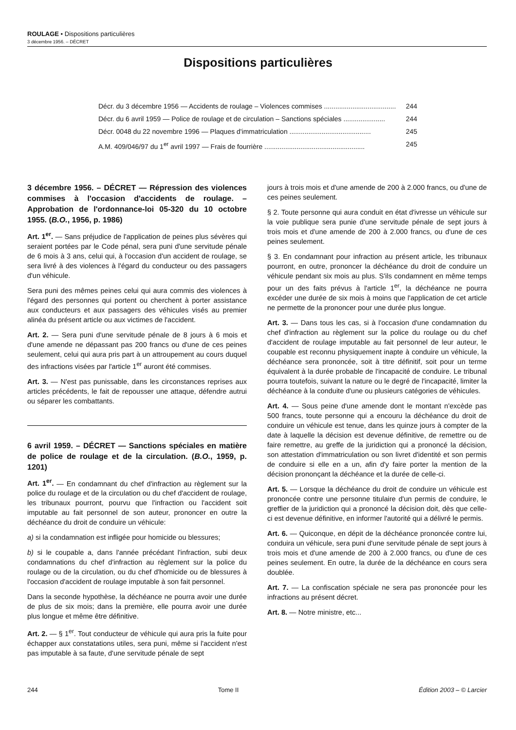ROULAGE • Dispositions particulières
3 décembre 1956. – DÉCRET
Dispositions particulières
Décr. du 3 décembre 1956 — Accidents de roulage – Violences commises ...................................... 244
Décr. du 6 avril 1959 — Police de roulage et de circulation – Sanctions spéciales ...................... 244
Décr. 0048 du 22 novembre 1996 — Plaques d'immatriculation ........................................... 245
A.M. 409/046/97 du 1<sup>er</sup> avril 1997 — Frais de fourrière ..................................................... 245
3 décembre 1956. – DÉCRET — Répression des violences commises à l'occasion d'accidents de roulage. – Approbation de l'ordonnance-loi 05-320 du 10 octobre 1955. (B.O., 1956, p. 1986)
Art. 1<sup>er</sup>. — Sans préjudice de l'application de peines plus sévères qui seraient portées par le Code pénal, sera puni d'une servitude pénale de 6 mois à 3 ans, celui qui, à l'occasion d'un accident de roulage, se sera livré à des violences à l'égard du conducteur ou des passagers d'un véhicule.
Sera puni des mêmes peines celui qui aura commis des violences à l'égard des personnes qui portent ou cherchent à porter assistance aux conducteurs et aux passagers des véhicules visés au premier alinéa du présent article ou aux victimes de l'accident.
Art. 2. — Sera puni d'une servitude pénale de 8 jours à 6 mois et d'une amende ne dépassant pas 200 francs ou d'une de ces peines seulement, celui qui aura pris part à un attroupement au cours duquel des infractions visées par l'article 1<sup>er</sup> auront été commises.
Art. 3. — N'est pas punissable, dans les circonstances reprises aux articles précédents, le fait de repousser une attaque, défendre autrui ou séparer les combattants.
6 avril 1959. – DÉCRET — Sanctions spéciales en matière de police de roulage et de la circulation. (B.O., 1959, p. 1201)
Art. 1<sup>er</sup>. — En condamnant du chef d'infraction au règlement sur la police du roulage et de la circulation ou du chef d'accident de roulage, les tribunaux pourront, pourvu que l'infraction ou l'accident soit imputable au fait personnel de son auteur, prononcer en outre la déchéance du droit de conduire un véhicule:
a) si la condamnation est infligée pour homicide ou blessures;
b) si le coupable a, dans l'année précédant l'infraction, subi deux condamnations du chef d'infraction au règlement sur la police du roulage ou de la circulation, ou du chef d'homicide ou de blessures à l'occasion d'accident de roulage imputable à son fait personnel.
Dans la seconde hypothèse, la déchéance ne pourra avoir une durée de plus de six mois; dans la première, elle pourra avoir une durée plus longue et même être définitive.
Art. 2. — § 1<sup>er</sup>. Tout conducteur de véhicule qui aura pris la fuite pour échapper aux constatations utiles, sera puni, même si l'accident n'est pas imputable à sa faute, d'une servitude pénale de sept
jours à trois mois et d'une amende de 200 à 2.000 francs, ou d'une de ces peines seulement.
§ 2. Toute personne qui aura conduit en état d'ivresse un véhicule sur la voie publique sera punie d'une servitude pénale de sept jours à trois mois et d'une amende de 200 à 2.000 francs, ou d'une de ces peines seulement.
§ 3. En condamnant pour infraction au présent article, les tribunaux pourront, en outre, prononcer la déchéance du droit de conduire un véhicule pendant six mois au plus. S'ils condamnent en même temps pour un des faits prévus à l'article 1<sup>er</sup>, la déchéance ne pourra excéder une durée de six mois à moins que l'application de cet article ne permette de la prononcer pour une durée plus longue.
Art. 3. — Dans tous les cas, si à l'occasion d'une condamnation du chef d'infraction au règlement sur la police du roulage ou du chef d'accident de roulage imputable au fait personnel de leur auteur, le coupable est reconnu physiquement inapte à conduire un véhicule, la déchéance sera prononcée, soit à titre définitif, soit pour un terme équivalent à la durée probable de l'incapacité de conduire. Le tribunal pourra toutefois, suivant la nature ou le degré de l'incapacité, limiter la déchéance à la conduite d'une ou plusieurs catégories de véhicules.
Art. 4. — Sous peine d'une amende dont le montant n'excède pas 500 francs, toute personne qui a encouru la déchéance du droit de conduire un véhicule est tenue, dans les quinze jours à compter de la date à laquelle la décision est devenue définitive, de remettre ou de faire remettre, au greffe de la juridiction qui a prononcé la décision, son attestation d'immatriculation ou son livret d'identité et son permis de conduire si elle en a un, afin d'y faire porter la mention de la décision prononçant la déchéance et la durée de celle-ci.
Art. 5. — Lorsque la déchéance du droit de conduire un véhicule est prononcée contre une personne titulaire d'un permis de conduire, le greffier de la juridiction qui a prononcé la décision doit, dès que celle-ci est devenue définitive, en informer l'autorité qui a délivré le permis.
Art. 6. — Quiconque, en dépit de la déchéance prononcée contre lui, conduira un véhicule, sera puni d'une servitude pénale de sept jours à trois mois et d'une amende de 200 à 2.000 francs, ou d'une de ces peines seulement. En outre, la durée de la déchéance en cours sera doublée.
Art. 7. — La confiscation spéciale ne sera pas prononcée pour les infractions au présent décret.
Art. 8. — Notre ministre, etc...
244 Tome II Édition 2003 – © Larcier